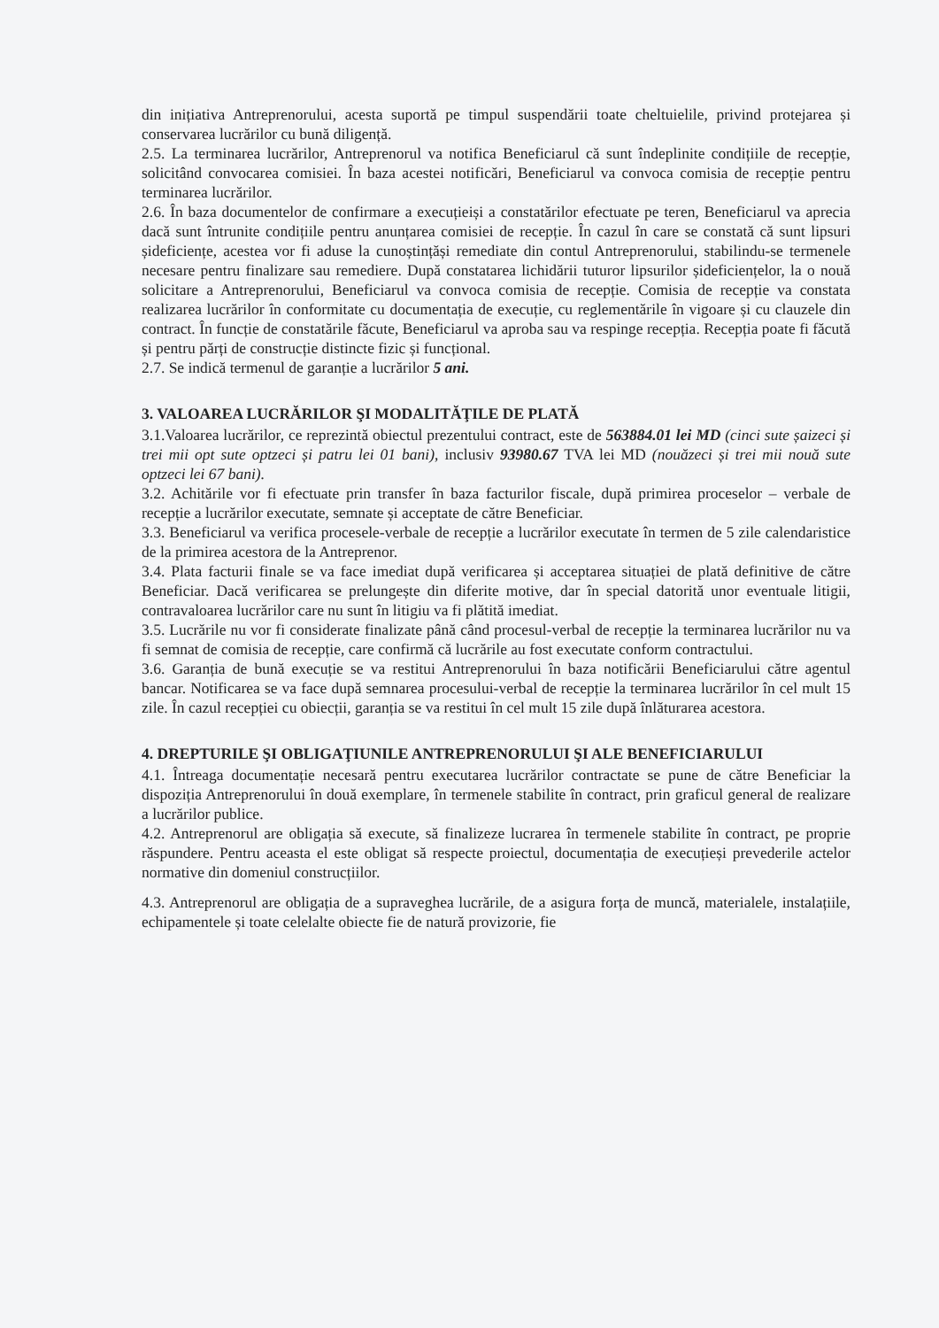din inițiativa Antreprenorului, acesta suportă pe timpul suspendării toate cheltuielile, privind protejarea și conservarea lucrărilor cu bună diligență.
2.5. La terminarea lucrărilor, Antreprenorul va notifica Beneficiarul că sunt îndeplinite condițiile de recepție, solicitând convocarea comisiei. În baza acestei notificări, Beneficiarul va convoca comisia de recepție pentru terminarea lucrărilor.
2.6. În baza documentelor de confirmare a execuțieiși a constatărilor efectuate pe teren, Beneficiarul va aprecia dacă sunt întrunite condițiile pentru anunțarea comisiei de recepție. În cazul în care se constată că sunt lipsuri șideficiențe, acestea vor fi aduse la cunoștințăși remediate din contul Antreprenorului, stabilindu-se termenele necesare pentru finalizare sau remediere. După constatarea lichidării tuturor lipsurilor șideficiențelor, la o nouă solicitare a Antreprenorului, Beneficiarul va convoca comisia de recepție. Comisia de recepție va constata realizarea lucrărilor în conformitate cu documentația de execuție, cu reglementările în vigoare și cu clauzele din contract. În funcție de constatările făcute, Beneficiarul va aproba sau va respinge recepția. Recepția poate fi făcută și pentru părți de construcție distincte fizic și funcțional.
2.7. Se indică termenul de garanție a lucrărilor 5 ani.
3. VALOAREA LUCRĂRILOR ŞI MODALITĂŢILE DE PLATĂ
3.1.Valoarea lucrărilor, ce reprezintă obiectul prezentului contract, este de 563884.01 lei MD (cinci sute șaizeci și trei mii opt sute optzeci și patru lei 01 bani), inclusiv 93980.67 TVA lei MD (nouăzeci și trei mii nouă sute optzeci lei 67 bani).
3.2. Achitările vor fi efectuate prin transfer în baza facturilor fiscale, după primirea proceselor – verbale de recepție a lucrărilor executate, semnate și acceptate de către Beneficiar.
3.3. Beneficiarul va verifica procesele-verbale de recepție a lucrărilor executate în termen de 5 zile calendaristice de la primirea acestora de la Antreprenor.
3.4. Plata facturii finale se va face imediat după verificarea și acceptarea situației de plată definitive de către Beneficiar. Dacă verificarea se prelungește din diferite motive, dar în special datorită unor eventuale litigii, contravaloarea lucrărilor care nu sunt în litigiu va fi plătită imediat.
3.5. Lucrările nu vor fi considerate finalizate până când procesul-verbal de recepție la terminarea lucrărilor nu va fi semnat de comisia de recepție, care confirmă că lucrările au fost executate conform contractului.
3.6. Garanția de bună execuție se va restitui Antreprenorului în baza notificării Beneficiarului către agentul bancar. Notificarea se va face după semnarea procesului-verbal de recepție la terminarea lucrărilor în cel mult 15 zile. În cazul recepției cu obiecții, garanția se va restitui în cel mult 15 zile după înlăturarea acestora.
4. DREPTURILE ŞI OBLIGAŢIUNILE ANTREPRENORULUI ŞI ALE BENEFICIARULUI
4.1. Întreaga documentație necesară pentru executarea lucrărilor contractate se pune de către Beneficiar la dispoziția Antreprenorului în două exemplare, în termenele stabilite în contract, prin graficul general de realizare a lucrărilor publice.
4.2. Antreprenorul are obligația să execute, să finalizeze lucrarea în termenele stabilite în contract, pe proprie răspundere. Pentru aceasta el este obligat să respecte proiectul, documentația de execuțieși prevederile actelor normative din domeniul construcțiilor.
4.3. Antreprenorul are obligația de a supraveghea lucrările, de a asigura forța de muncă, materialele, instalațiile, echipamentele și toate celelalte obiecte fie de natură provizorie, fie